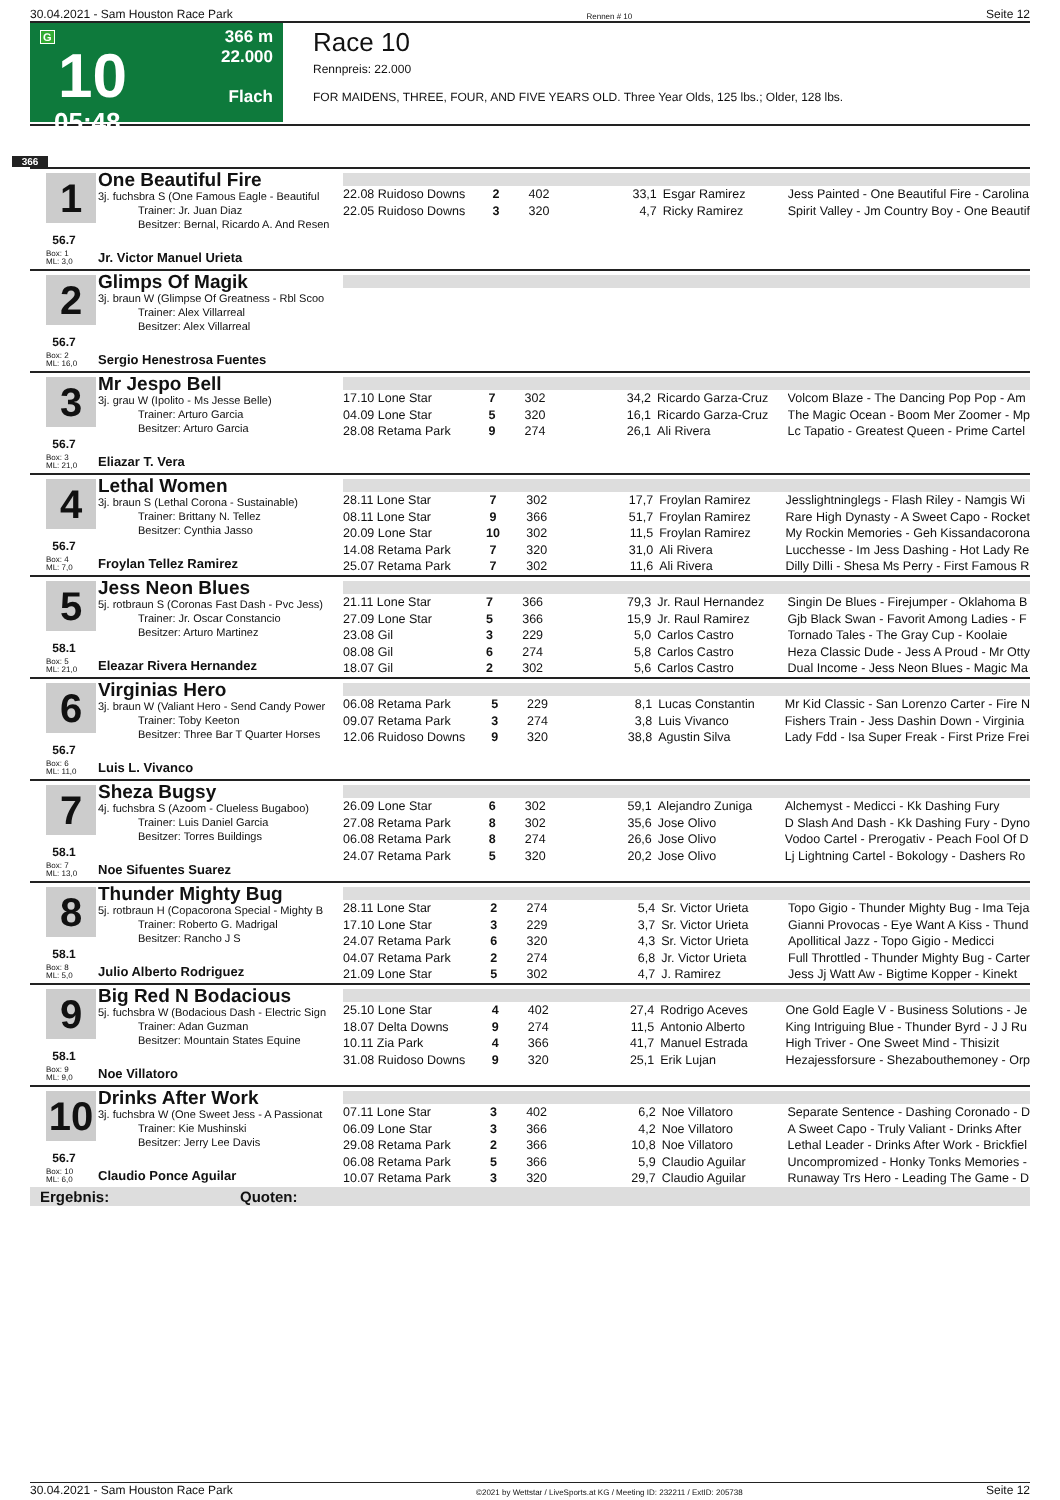30.04.2021 - Sam Houston Race Park Rennen # 10 Seite 12
G
10
05:48
366 m
22.000
Flach
Race 10
Rennpreis: 22.000
FOR MAIDENS, THREE, FOUR, AND FIVE YEARS OLD. Three Year Olds, 125 lbs.; Older, 128 lbs.
366
1
One Beautiful Fire
3j. fuchsbra S (One Famous Eagle - Beautiful
Trainer: Jr. Juan Diaz
Besitzer: Bernal, Ricardo A. And Resen
56.7
Box: 1
ML: 3,0
Jr. Victor Manuel Urieta
| 22.08 Ruidoso Downs | 2 | 402 | 33,1 | Esgar Ramirez | Jess Painted - One Beautiful Fire - Carolina |
| 22.05 Ruidoso Downs | 3 | 320 | 4,7 | Ricky Ramirez | Spirit Valley - Jm Country Boy - One Beautif |
2
Glimps Of Magik
3j. braun W (Glimpse Of Greatness - Rbl Scoo
Trainer: Alex Villarreal
Besitzer: Alex Villarreal
56.7
Box: 2
ML: 16,0
Sergio Henestrosa Fuentes
3
Mr Jespo Bell
3j. grau W (Ipolito - Ms Jesse Belle)
Trainer: Arturo Garcia
Besitzer: Arturo Garcia
56.7
Box: 3
ML: 21,0
Eliazar T. Vera
| 17.10 Lone Star | 7 | 302 | 34,2 | Ricardo Garza-Cruz | Volcom Blaze - The Dancing Pop Pop - Am |
| 04.09 Lone Star | 5 | 320 | 16,1 | Ricardo Garza-Cruz | The Magic Ocean - Boom Mer Zoomer - Mp |
| 28.08 Retama Park | 9 | 274 | 26,1 | Ali Rivera | Lc Tapatio - Greatest Queen - Prime Cartel |
4
Lethal Women
3j. braun S (Lethal Corona - Sustainable)
Trainer: Brittany N. Tellez
Besitzer: Cynthia Jasso
56.7
Box: 4
ML: 7,0
Froylan Tellez Ramirez
| 28.11 Lone Star | 7 | 302 | 17,7 | Froylan Ramirez | Jesslightninglegs - Flash Riley - Namgis Wi |
| 08.11 Lone Star | 9 | 366 | 51,7 | Froylan Ramirez | Rare High Dynasty - A Sweet Capo - Rocket |
| 20.09 Lone Star | 10 | 302 | 11,5 | Froylan Ramirez | My Rockin Memories - Geh Kissandacorona |
| 14.08 Retama Park | 7 | 320 | 31,0 | Ali Rivera | Lucchesse - Im Jess Dashing - Hot Lady Re |
| 25.07 Retama Park | 7 | 302 | 11,6 | Ali Rivera | Dilly Dilli - Shesa Ms Perry - First Famous R |
5
Jess Neon Blues
5j. rotbraun S (Coronas Fast Dash - Pvc Jess)
Trainer: Jr. Oscar Constancio
Besitzer: Arturo Martinez
58.1
Box: 5
ML: 21,0
Eleazar Rivera Hernandez
| 21.11 Lone Star | 7 | 366 | 79,3 | Jr. Raul Hernandez | Singin De Blues - Firejumper - Oklahoma B |
| 27.09 Lone Star | 5 | 366 | 15,9 | Jr. Raul Ramirez | Gjb Black Swan - Favorit Among Ladies - F |
| 23.08 Gil | 3 | 229 | 5,0 | Carlos Castro | Tornado Tales - The Gray Cup - Koolaie |
| 08.08 Gil | 6 | 274 | 5,8 | Carlos Castro | Heza Classic Dude - Jess A Proud - Mr Otty |
| 18.07 Gil | 2 | 302 | 5,6 | Carlos Castro | Dual Income - Jess Neon Blues - Magic Ma |
6
Virginias Hero
3j. braun W (Valiant Hero - Send Candy Power
Trainer: Toby Keeton
Besitzer: Three Bar T Quarter Horses
56.7
Box: 6
ML: 11,0
Luis L. Vivanco
| 06.08 Retama Park | 5 | 229 | 8,1 | Lucas Constantin | Mr Kid Classic - San Lorenzo Carter - Fire N |
| 09.07 Retama Park | 3 | 274 | 3,8 | Luis Vivanco | Fishers Train - Jess Dashin Down - Virginia |
| 12.06 Ruidoso Downs | 9 | 320 | 38,8 | Agustin Silva | Lady Fdd - Isa Super Freak - First Prize Frei |
7
Sheza Bugsy
4j. fuchsbra S (Azoom - Clueless Bugaboo)
Trainer: Luis Daniel Garcia
Besitzer: Torres Buildings
58.1
Box: 7
ML: 13,0
Noe Sifuentes Suarez
| 26.09 Lone Star | 6 | 302 | 59,1 | Alejandro Zuniga | Alchemyst - Medicci - Kk Dashing Fury |
| 27.08 Retama Park | 8 | 302 | 35,6 | Jose Olivo | D Slash And Dash - Kk Dashing Fury - Dyno |
| 06.08 Retama Park | 8 | 274 | 26,6 | Jose Olivo | Vodoo Cartel - Prerogativ - Peach Fool Of D |
| 24.07 Retama Park | 5 | 320 | 20,2 | Jose Olivo | Lj Lightning Cartel - Bokology - Dashers Ro |
8
Thunder Mighty Bug
5j. rotbraun H (Copacorona Special - Mighty B
Trainer: Roberto G. Madrigal
Besitzer: Rancho J S
58.1
Box: 8
ML: 5,0
Julio Alberto Rodriguez
| 28.11 Lone Star | 2 | 274 | 5,4 | Sr. Victor Urieta | Topo Gigio - Thunder Mighty Bug - Ima Teja |
| 17.10 Lone Star | 3 | 229 | 3,7 | Sr. Victor Urieta | Gianni Provocas - Eye Want A Kiss - Thund |
| 24.07 Retama Park | 6 | 320 | 4,3 | Sr. Victor Urieta | Apollitical Jazz - Topo Gigio - Medicci |
| 04.07 Retama Park | 2 | 274 | 6,8 | Jr. Victor Urieta | Full Throttled - Thunder Mighty Bug - Carter |
| 21.09 Lone Star | 5 | 302 | 4,7 | J. Ramirez | Jess Jj Watt Aw - Bigtime Kopper - Kinekt |
9
Big Red N Bodacious
5j. fuchsbra W (Bodacious Dash - Electric Sign
Trainer: Adan Guzman
Besitzer: Mountain States Equine
58.1
Box: 9
ML: 9,0
Noe Villatoro
| 25.10 Lone Star | 4 | 402 | 27,4 | Rodrigo Aceves | One Gold Eagle V - Business Solutions - Je |
| 18.07 Delta Downs | 9 | 274 | 11,5 | Antonio Alberto | King Intriguing Blue - Thunder Byrd - J J Ru |
| 10.11 Zia Park | 4 | 366 | 41,7 | Manuel Estrada | High Triver - One Sweet Mind - Thisizit |
| 31.08 Ruidoso Downs | 9 | 320 | 25,1 | Erik Lujan | Hezajessforsure - Shezabouthemoney - Orp |
10
Drinks After Work
3j. fuchsbra W (One Sweet Jess - A Passionat
Trainer: Kie Mushinski
Besitzer: Jerry Lee Davis
56.7
Box: 10
ML: 6,0
Claudio Ponce Aguilar
| 07.11 Lone Star | 3 | 402 | 6,2 | Noe Villatoro | Separate Sentence - Dashing Coronado - D |
| 06.09 Lone Star | 3 | 366 | 4,2 | Noe Villatoro | A Sweet Capo - Truly Valiant - Drinks After |
| 29.08 Retama Park | 2 | 366 | 10,8 | Noe Villatoro | Lethal Leader - Drinks After Work - Brickfiel |
| 06.08 Retama Park | 5 | 366 | 5,9 | Claudio Aguilar | Uncompromized - Honky Tonks Memories - |
| 10.07 Retama Park | 3 | 320 | 29,7 | Claudio Aguilar | Runaway Trs Hero - Leading The Game - D |
Ergebnis: Quoten:
30.04.2021 - Sam Houston Race Park ©2021 by Wettstar / LiveSports.at KG / Meeting ID: 232211 / ExtID: 205738 Seite 12